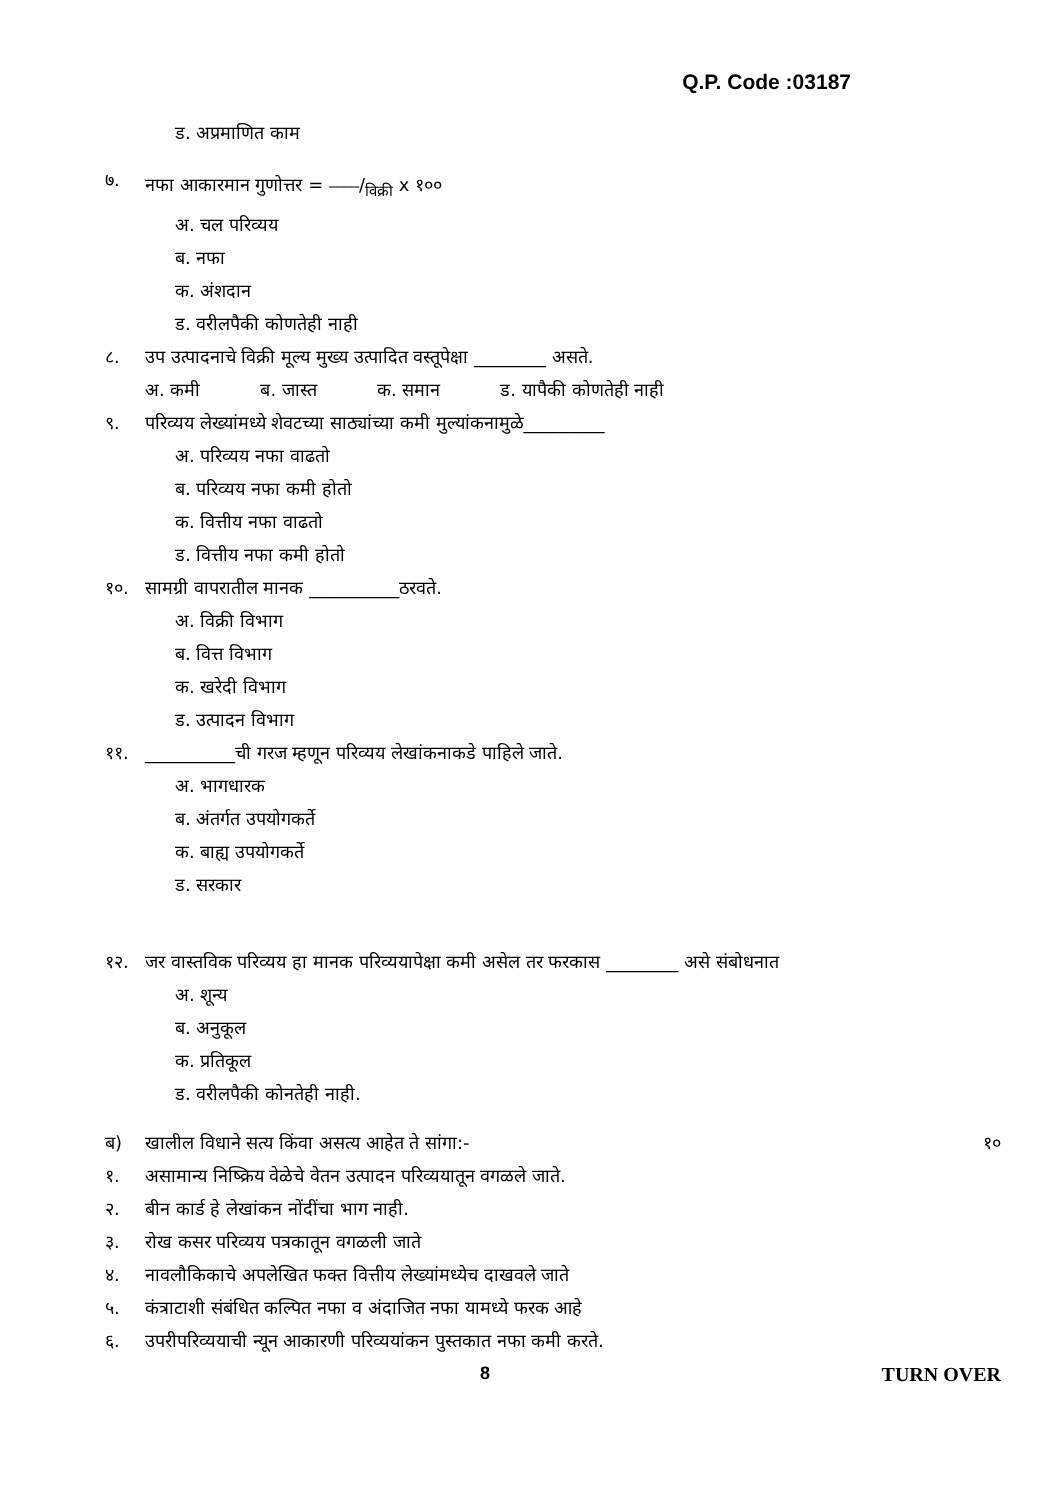Q.P. Code :03187
ड. अप्रमाणित काम
७. नफा आकारमान गुणोत्तर = ____/विक्री x १००
अ. चल परिव्यय
ब. नफा
क. अंशदान
ड. वरीलपैकी कोणतेही नाही
८. उप उत्पादनाचे विक्री मूल्य मुख्य उत्पादित वस्तूपेक्षा ________ असते.
अ. कमी ब. जास्त क. समान ड. यापैकी कोणतेही नाही
९. परिव्यय लेख्यांमध्ये शेवटच्या साठ्यांच्या कमी मुल्यांकनामुळे_________
अ. परिव्यय नफा वाढतो
ब. परिव्यय नफा कमी होतो
क. वित्तीय नफा वाढतो
ड. वित्तीय नफा कमी होतो
१०. सामग्री वापरातील मानक __________ठरवते.
अ. विक्री विभाग
ब. वित्त विभाग
क. खरेदी विभाग
ड. उत्पादन विभाग
११. __________ची गरज म्हणून परिव्यय लेखांकनाकडे पाहिले जाते.
अ. भागधारक
ब. अंतर्गत उपयोगकर्ते
क. बाह्य उपयोगकर्ते
ड. सरकार
१२. जर वास्तविक परिव्यय हा मानक परिव्ययापेक्षा कमी असेल तर फरकास ________ असे संबोधनात
अ. शून्य
ब. अनुकूल
क. प्रतिकूल
ड. वरीलपैकी कोनतेही नाही.
ब) खालील विधाने सत्य किंवा असत्य आहेत ते सांगा:- १०
१. असामान्य निष्क्रिय वेळेचे वेतन उत्पादन परिव्ययातून वगळले जाते.
२. बीन कार्ड हे लेखांकन नोंदींचा भाग नाही.
३. रोख कसर परिव्यय पत्रकातून वगळली जाते
४. नावलौकिकाचे अपलेखित फक्त वित्तीय लेख्यांमध्येच दाखवले जाते
५. कंत्राटाशी संबंधित कल्पित नफा व अंदाजित नफा यामध्ये फरक आहे
६. उपरीपरिव्ययाची न्यून आकारणी परिव्ययांकन पुस्तकात नफा कमी करते.
8 TURN OVER